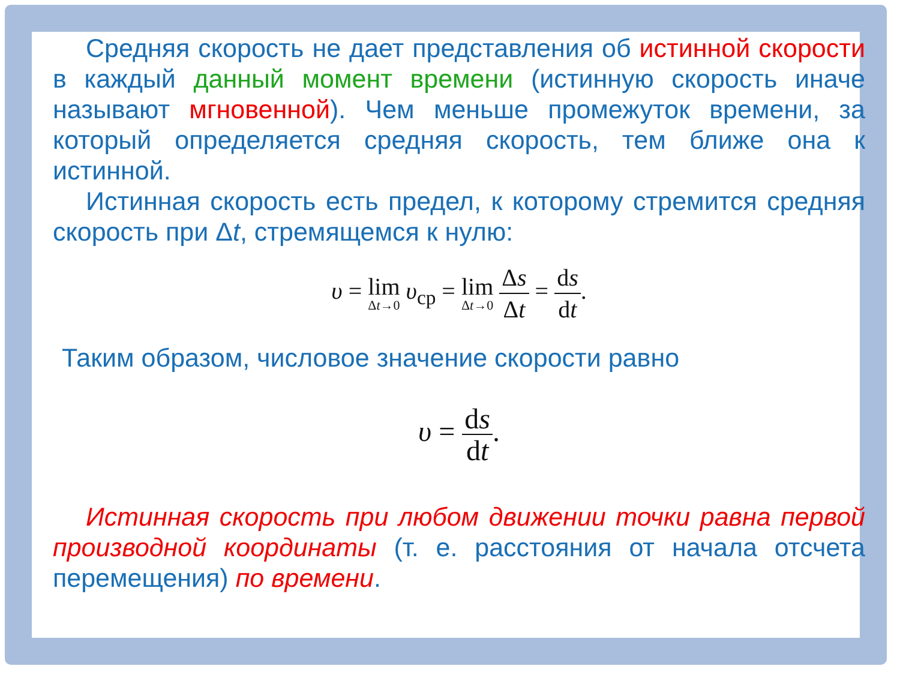Средняя скорость не дает представления об истинной скорости в каждый данный момент времени (истинную скорость иначе называют мгновенной). Чем меньше промежуток времени, за который определяется средняя скорость, тем ближе она к истинной.
Истинная скорость есть предел, к которому стремится средняя скорость при Δt, стремящемся к нулю:
υ = lim Δt→0 υ<sub>ср</sub> = lim Δt→0 Δs Δt = ds dt.
Таким образом, числовое значение скорости равно
υ = ds dt.
Истинная скорость при любом движении точки равна первой производной координаты (т. е. расстояния от начала отсчета перемещения) по времени.